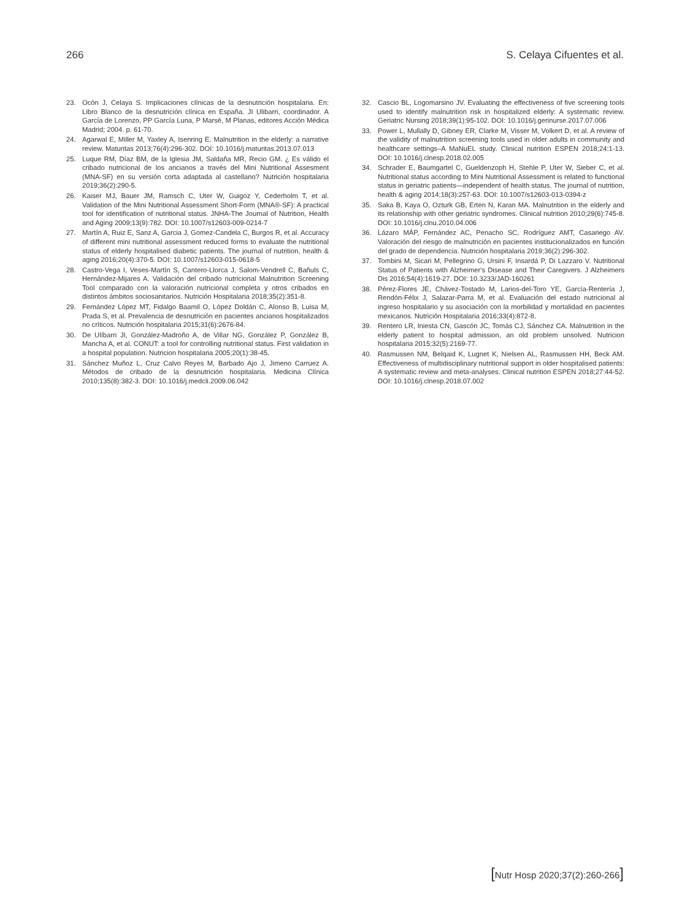266 S. Celaya Cifuentes et al.
23. Ocón J, Celaya S. Implicaciones clínicas de la desnutrición hospitalaria. En: Libro Blanco de la desnutrición clínica en España. JI Ulibarri, coordinador. A García de Lorenzo, PP García Luna, P Marsé, M Planas, editores Acción Médica Madrid; 2004. p. 61-70.
24. Agarwal E, Miller M, Yaxley A, Isenring E. Malnutrition in the elderly: a narrative review. Maturitas 2013;76(4):296-302. DOI: 10.1016/j.maturitas.2013.07.013
25. Luque RM, Díaz BM, de la Iglesia JM, Saldaña MR, Recio GM. ¿ Es válido el cribado nutricional de los ancianos a través del Mini Nutritional Assesment (MNA-SF) en su versión corta adaptada al castellano? Nutrición hospitalaria 2019;36(2):290-5.
26. Kaiser MJ, Bauer JM, Ramsch C, Uter W, Guigoz Y, Cederholm T, et al. Validation of the Mini Nutritional Assessment Short-Form (MNA®-SF): A practical tool for identification of nutritional status. JNHA-The Journal of Nutrition, Health and Aging 2009;13(9):782. DOI: 10.1007/s12603-009-0214-7
27. Martín A, Ruiz E, Sanz A, Garcia J, Gomez-Candela C, Burgos R, et al. Accuracy of different mini nutritional assessment reduced forms to evaluate the nutritional status of elderly hospitalised diabetic patients. The journal of nutrition, health & aging 2016;20(4):370-5. DOI: 10.1007/s12603-015-0618-5
28. Castro-Vega I, Veses-Martín S, Cantero-Llorca J, Salom-Vendrell C, Bañuls C, Hernández-Mijares A. Validación del cribado nutricional Malnutrition Screening Tool comparado con la valoración nutricional completa y otros cribados en distintos ámbitos sociosanitarios. Nutrición Hospitalaria 2018;35(2):351-8.
29. Fernández López MT, Fidalgo Baamil O, López Doldán C, Alonso B, Luisa M, Prada S, et al. Prevalencia de desnutrición en pacientes ancianos hospitalizados no críticos. Nutrición hospitalaria 2015;31(6):2676-84.
30. De Ulíbarri JI, González-Madroño A, de Villar NG, González P, González B, Mancha A, et al. CONUT: a tool for controlling nutritional status. First validation in a hospital population. Nutricion hospitalaria 2005;20(1):38-45.
31. Sánchez Muñoz L, Cruz Calvo Reyes M, Barbado Ajo J, Jimeno Carruez A. Métodos de cribado de la desnutrición hospitalaria. Medicina Clínica 2010;135(8):382-3. DOI: 10.1016/j.medcli.2009.06.042
32. Cascio BL, Logomarsino JV. Evaluating the effectiveness of five screening tools used to identify malnutrition risk in hospitalized elderly: A systematic review. Geriatric Nursing 2018;39(1):95-102. DOI: 10.1016/j.gerinurse.2017.07.006
33. Power L, Mullally D, Gibney ER, Clarke M, Visser M, Volkert D, et al. A review of the validity of malnutrition screening tools used in older adults in community and healthcare settings–A MaNuEL study. Clinical nutrition ESPEN 2018;24:1-13. DOI: 10.1016/j.clnesp.2018.02.005
34. Schrader E, Baumgartel C, Gueldenzoph H, Stehle P, Uter W, Sieber C, et al. Nutritional status according to Mini Nutritional Assessment is related to functional status in geriatric patients—independent of health status. The journal of nutrition, health & aging 2014;18(3):257-63. DOI: 10.1007/s12603-013-0394-z
35. Saka B, Kaya O, Ozturk GB, Erten N, Karan MA. Malnutrition in the elderly and its relationship with other geriatric syndromes. Clinical nutrition 2010;29(6):745-8. DOI: 10.1016/j.clnu.2010.04.006
36. Lázaro MÁP, Fernández AC, Penacho SC, Rodríguez AMT, Casariego AV. Valoración del riesgo de malnutrición en pacientes institucionalizados en función del grado de dependencia. Nutrición hospitalaria 2019;36(2):296-302.
37. Tombini M, Sicari M, Pellegrino G, Ursini F, Insardá P, Di Lazzaro V. Nutritional Status of Patients with Alzheimer's Disease and Their Caregivers. J Alzheimers Dis 2016;54(4):1619-27. DOI: 10.3233/JAD-160261
38. Pérez-Flores JE, Chávez-Tostado M, Larios-del-Toro YE, García-Rentería J, Rendón-Félix J, Salazar-Parra M, et al. Evaluación del estado nutricional al ingreso hospitalario y su asociación con la morbilidad y mortalidad en pacientes mexicanos. Nutrición Hospitalaria 2016;33(4):872-8.
39. Rentero LR, Iniesta CN, Gascón JC, Tomás CJ, Sánchez CA. Malnutrition in the elderly patient to hospital admission, an old problem unsolved. Nutricion hospitalaria 2015;32(5):2169-77.
40. Rasmussen NM, Belqaid K, Lugnet K, Nielsen AL, Rasmussen HH, Beck AM. Effectiveness of multidisciplinary nutritional support in older hospitalised patients: A systematic review and meta-analyses. Clinical nutrition ESPEN 2018;27:44-52. DOI: 10.1016/j.clnesp.2018.07.002
[Nutr Hosp 2020;37(2):260-266]